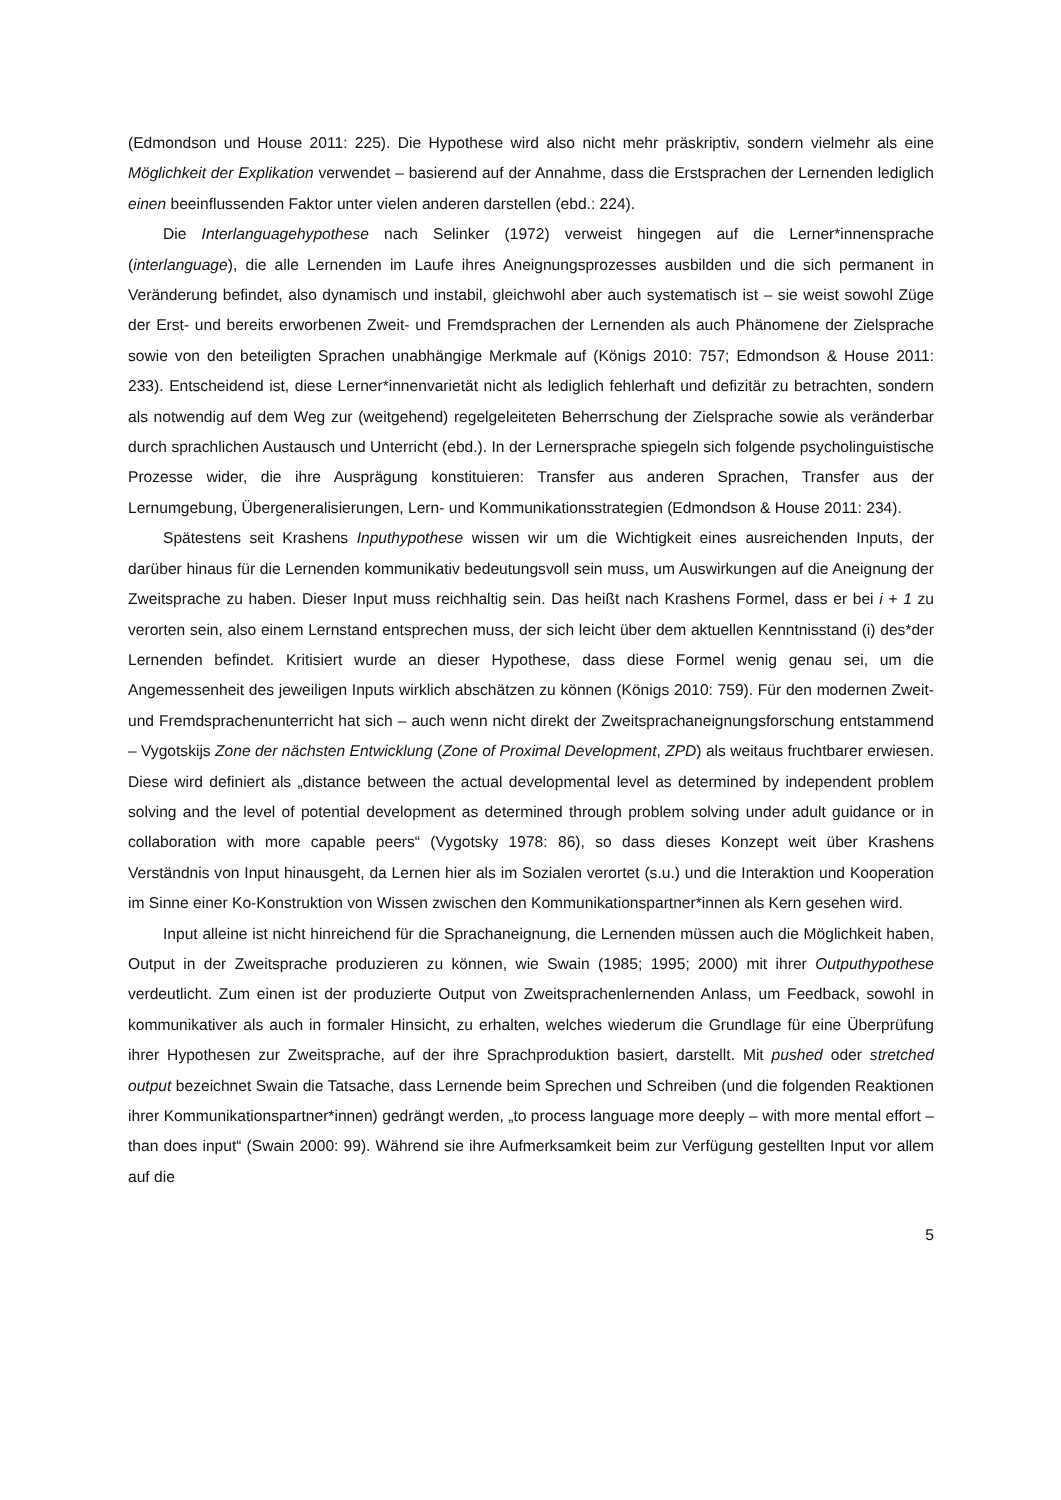(Edmondson und House 2011: 225). Die Hypothese wird also nicht mehr präskriptiv, sondern vielmehr als eine Möglichkeit der Explikation verwendet – basierend auf der Annahme, dass die Erstsprachen der Lernenden lediglich einen beeinflussenden Faktor unter vielen anderen darstellen (ebd.: 224).
Die Interlanguagehypothese nach Selinker (1972) verweist hingegen auf die Lerner*innen­sprache (interlanguage), die alle Lernenden im Laufe ihres Aneignungsprozesses ausbilden und die sich permanent in Veränderung befindet, also dynamisch und instabil, gleichwohl aber auch systematisch ist – sie weist sowohl Züge der Erst- und bereits erworbenen Zweit- und Fremdsprachen der Lernenden als auch Phänomene der Zielsprache sowie von den beteiligten Sprachen unabhängige Merkmale auf (Königs 2010: 757; Edmondson & House 2011: 233). Entscheidend ist, diese Lerner*innenvarietät nicht als lediglich fehlerhaft und defizitär zu be­trachten, sondern als notwendig auf dem Weg zur (weitgehend) regelgeleiteten Beherrschung der Zielsprache sowie als veränderbar durch sprachlichen Austausch und Unterricht (ebd.). In der Lernersprache spiegeln sich folgende psycholinguistische Prozesse wider, die ihre Ausprä­gung konstituieren: Transfer aus anderen Sprachen, Transfer aus der Lernumgebung, Überge­neralisierungen, Lern- und Kommunikationsstrategien (Edmondson & House 2011: 234).
Spätestens seit Krashens Inputhypothese wissen wir um die Wichtigkeit eines ausreichen­den Inputs, der darüber hinaus für die Lernenden kommunikativ bedeutungsvoll sein muss, um Auswirkungen auf die Aneignung der Zweitsprache zu haben. Dieser Input muss reichhaltig sein. Das heißt nach Krashens Formel, dass er bei i + 1 zu verorten sein, also einem Lernstand entsprechen muss, der sich leicht über dem aktuellen Kenntnisstand (i) des*der Lernenden befindet. Kritisiert wurde an dieser Hypothese, dass diese Formel wenig genau sei, um die Angemessenheit des jeweiligen Inputs wirklich abschätzen zu können (Königs 2010: 759). Für den modernen Zweit- und Fremdsprachenunterricht hat sich – auch wenn nicht direkt der Zweitsprachaneignungsforschung entstammend – Vygotskijs Zone der nächsten Entwicklung (Zone of Proximal Development, ZPD) als weitaus fruchtbarer erwiesen. Diese wird definiert als „distance between the actual developmental level as determined by independent problem solving and the level of potential development as determined through problem solving under adult guidance or in collaboration with more capable peers“ (Vygotsky 1978: 86), so dass die­ses Konzept weit über Krashens Verständnis von Input hinausgeht, da Lernen hier als im Sozi­alen verortet (s.u.) und die Interaktion und Kooperation im Sinne einer Ko-Konstruktion von Wissen zwischen den Kommunikationspartner*innen als Kern gesehen wird.
Input alleine ist nicht hinreichend für die Sprachaneignung, die Lernenden müssen auch die Möglichkeit haben, Output in der Zweitsprache produzieren zu können, wie Swain (1985; 1995; 2000) mit ihrer Outputhypothese verdeutlicht. Zum einen ist der produzierte Output von Zweitsprachenlernenden Anlass, um Feedback, sowohl in kommunikativer als auch in for­maler Hinsicht, zu erhalten, welches wiederum die Grundlage für eine Überprüfung ihrer Hy­pothesen zur Zweitsprache, auf der ihre Sprachproduktion basiert, darstellt. Mit pushed oder stretched output bezeichnet Swain die Tatsache, dass Lernende beim Sprechen und Schreiben (und die folgenden Reaktionen ihrer Kommunikationspartner*innen) gedrängt werden, „to process language more deeply – with more mental effort – than does input“ (Swain 2000: 99). Während sie ihre Aufmerksamkeit beim zur Verfügung gestellten Input vor allem auf die
5